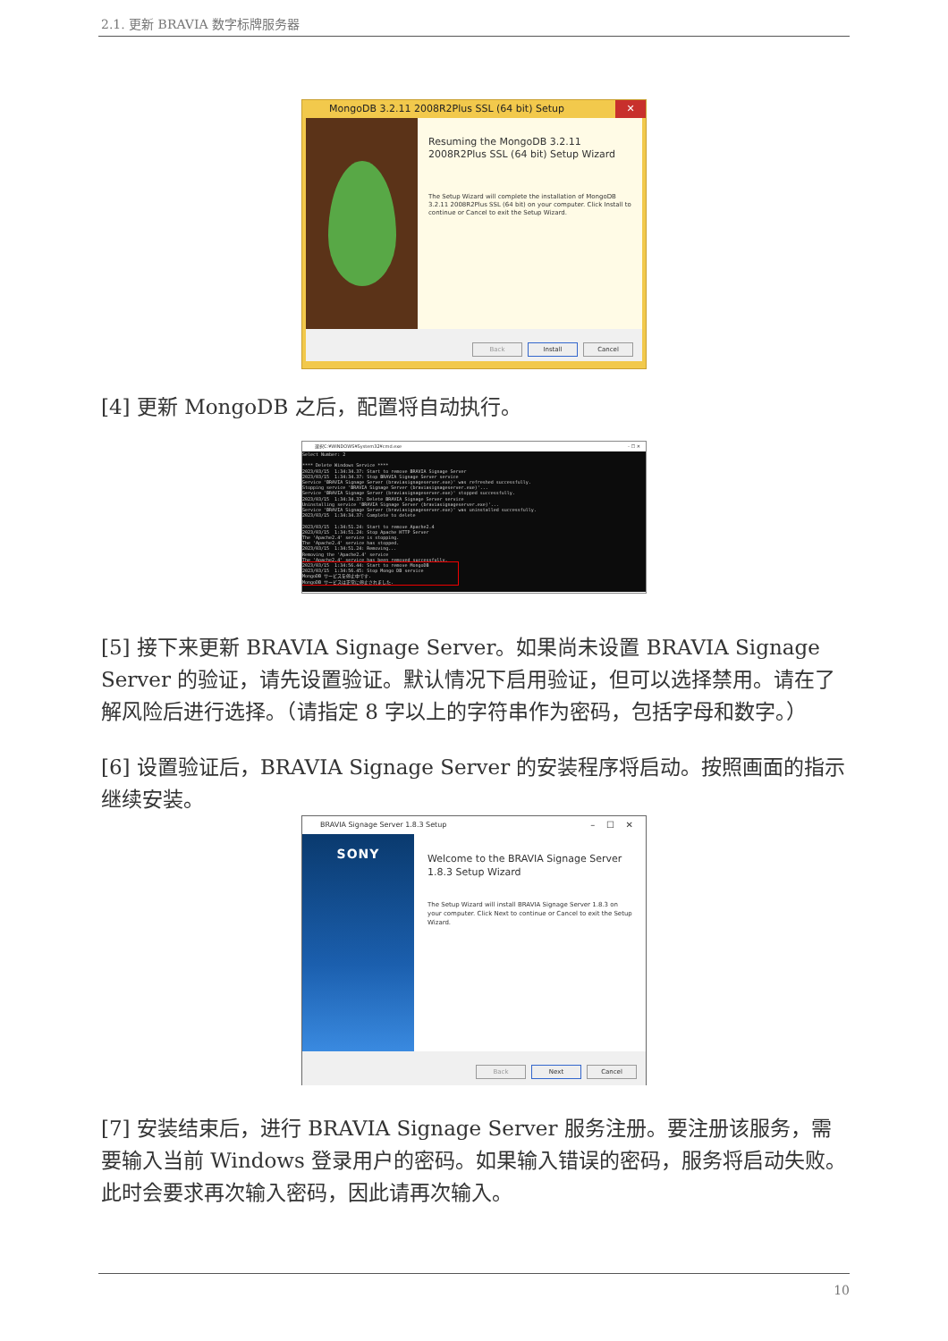2.1. 更新 BRAVIA 数字标牌服务器
MongoDB 3.2.11 2008R2Plus SSL (64 bit) Setup ✕
Resuming the MongoDB 3.2.11 2008R2Plus SSL (64 bit) Setup Wizard
The Setup Wizard will complete the installation of MongoDB 3.2.11 2008R2Plus SSL (64 bit) on your computer. Click Install to continue or Cancel to exit the Setup Wizard.
Back Install Cancel
[4] 更新 MongoDB 之后，配置将自动执行。
選択C:¥WINDOWS¥System32¥cmd.exe – ☐ ✕
Select Number: 2 **** Delete Windows Service **** 2023/03/15 1:34:34.37: Start to remove BRAVIA Signage Server 2023/03/15 1:34:34.37: Stop BRAVIA Signage Server service Service 'BRAVIA Signage Server (braviasignageserver.exe)' was refreshed successfully. Stopping service 'BRAVIA Signage Server (braviasignageserver.exe)'... Service 'BRAVIA Signage Server (braviasignageserver.exe)' stopped successfully. 2023/03/15 1:34:34.37: Delete BRAVIA Signage Server service Uninstalling service 'BRAVIA Signage Server (braviasignageserver.exe)'... Service 'BRAVIA Signage Server (braviasignageserver.exe)' was uninstalled successfully. 2023/03/15 1:34:34.37: Complete to delete 2023/03/15 1:34:51.24: Start to remove Apache2.4 2023/03/15 1:34:51.24: Stop Apache HTTP Server The 'Apache2.4' service is stopping. The 'Apache2.4' service has stopped. 2023/03/15 1:34:51.24: Removing... Removing the 'Apache2.4' service The 'Apache2.4' service has been removed successfully. 2023/03/15 1:34:56.44: Start to remove MongoDB 2023/03/15 1:34:56.45: Stop Mongo DB service MongoDB サービスを停止中です. MongoDB サービスは正常に停止されました.
[5] 接下来更新 BRAVIA Signage Server。如果尚未设置 BRAVIA Signage Server 的验证，请先设置验证。默认情况下启用验证，但可以选择禁用。请在了解风险后进行选择。（请指定 8 字以上的字符串作为密码，包括字母和数字。）
[6] 设置验证后，BRAVIA Signage Server 的安装程序将启动。按照画面的指示继续安装。
BRAVIA Signage Server 1.8.3 Setup – ☐ ✕
SONY
Welcome to the BRAVIA Signage Server 1.8.3 Setup Wizard
The Setup Wizard will install BRAVIA Signage Server 1.8.3 on your computer. Click Next to continue or Cancel to exit the Setup Wizard.
Back Next Cancel
[7] 安装结束后，进行 BRAVIA Signage Server 服务注册。要注册该服务，需要输入当前 Windows 登录用户的密码。如果输入错误的密码，服务将启动失败。此时会要求再次输入密码，因此请再次输入。
10